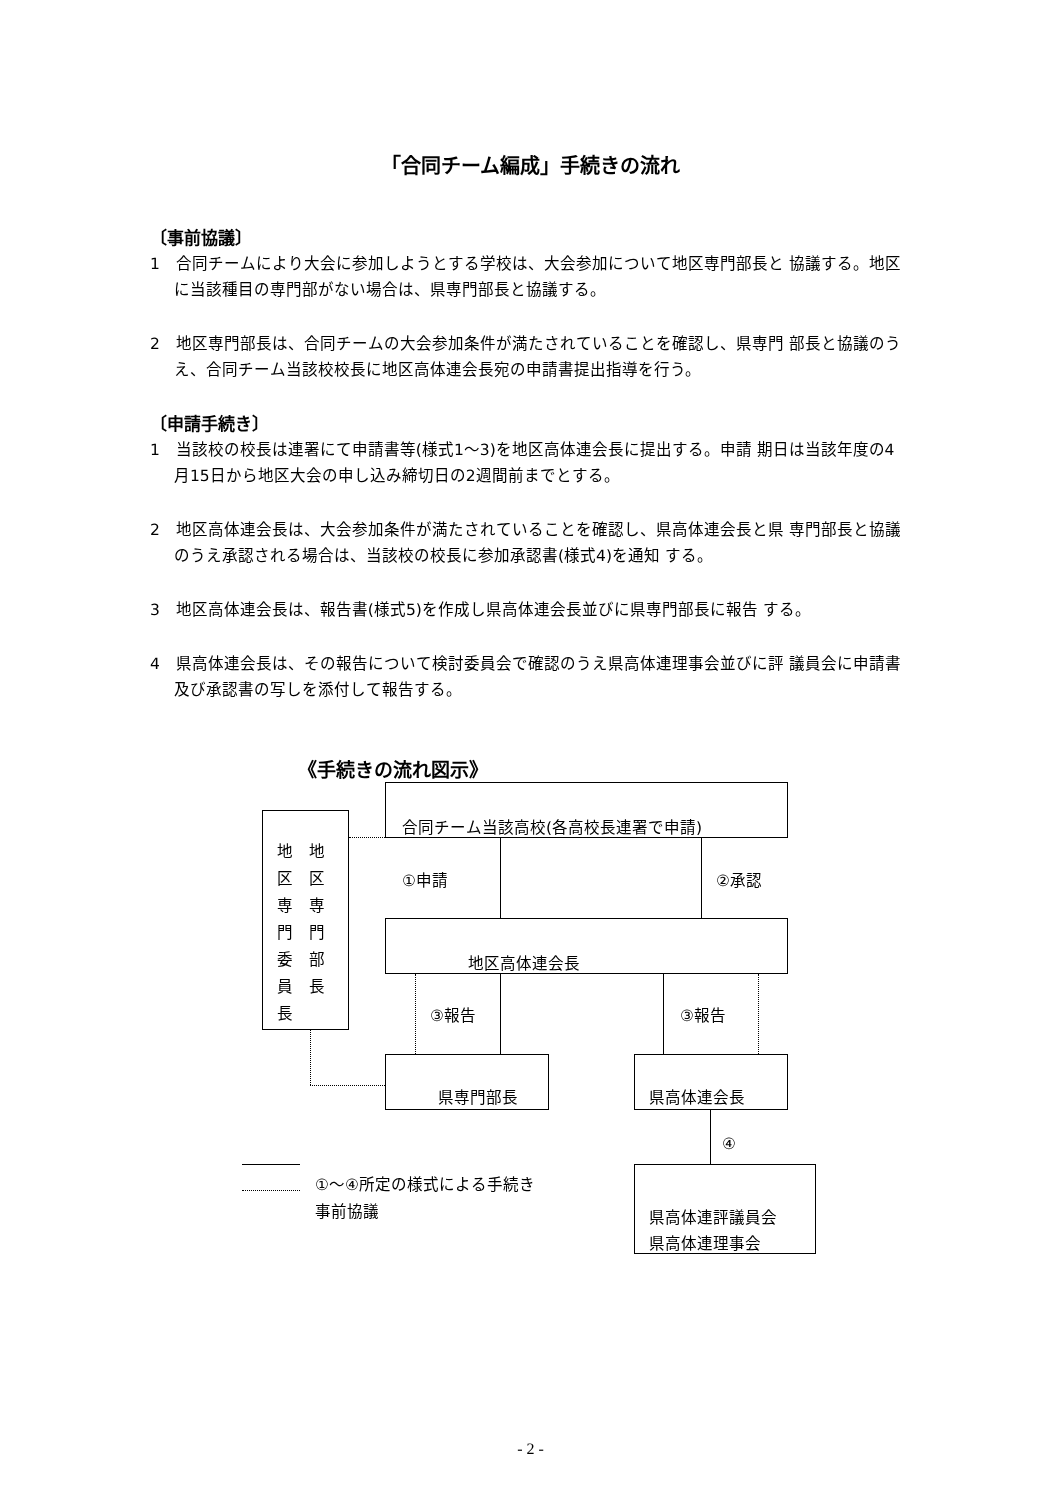「合同チーム編成」手続きの流れ
〔事前協議〕
1　合同チームにより大会に参加しようとする学校は、大会参加について地区専門部長と 協議する。地区に当該種目の専門部がない場合は、県専門部長と協議する。
2　地区専門部長は、合同チームの大会参加条件が満たされていることを確認し、県専門 部長と協議のうえ、合同チーム当該校校長に地区高体連会長宛の申請書提出指導を行う。
〔申請手続き〕
1　当該校の校長は連署にて申請書等(様式1～3)を地区高体連会長に提出する。申請 期日は当該年度の4月15日から地区大会の申し込み締切日の2週間前までとする。
2　地区高体連会長は、大会参加条件が満たされていることを確認し、県高体連会長と県 専門部長と協議のうえ承認される場合は、当該校の校長に参加承認書(様式4)を通知 する。
3　地区高体連会長は、報告書(様式5)を作成し県高体連会長並びに県専門部長に報告 する。
4　県高体連会長は、その報告について検討委員会で確認のうえ県高体連理事会並びに評 議員会に申請書及び承認書の写しを添付して報告する。
《手続きの流れ図示》
合同チーム当該高校(各高校長連署で申請)
地　地
区　区
専　専
門　門
委　部
員　長
長
①申請 ②承認
地区高体連会長
③報告 ③報告
県専門部長 県高体連会長
④
県高体連評議員会
県高体連理事会
①～④所定の様式による手続き
事前協議
- 2 -